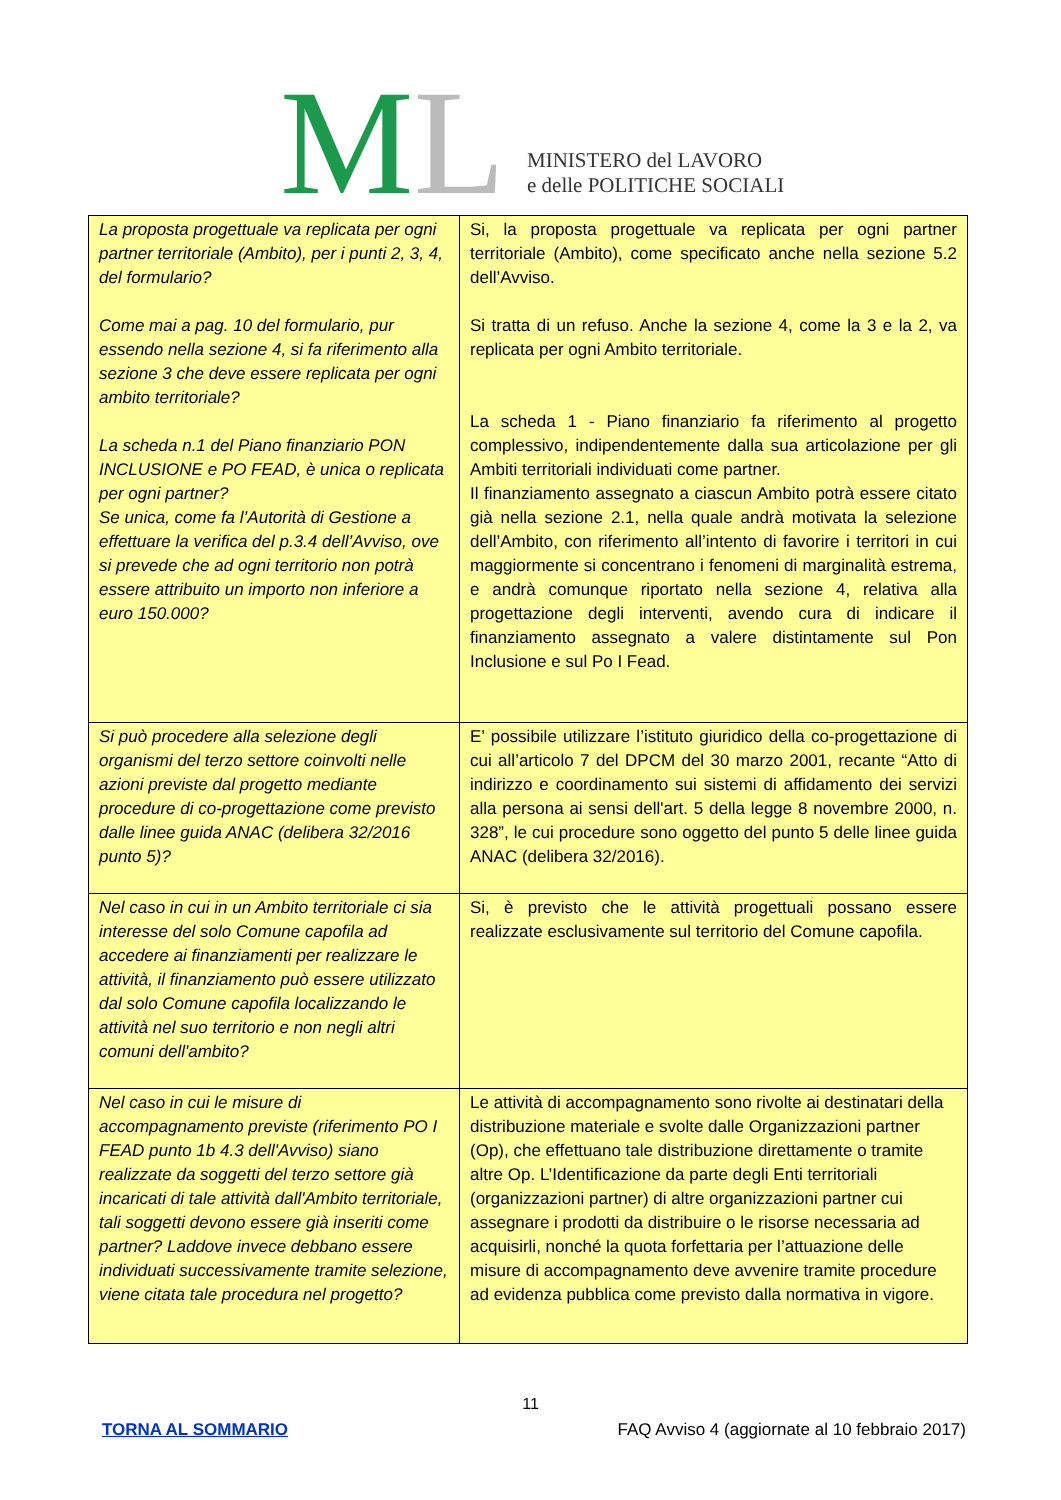ML
MINISTERO del LAVORO
e delle POLITICHE SOCIALI
| La proposta progettuale va replicata per ogni partner territoriale (Ambito), per i punti 2, 3, 4, del formulario? Come mai a pag. 10 del formulario, pur essendo nella sezione 4, si fa riferimento alla sezione 3 che deve essere replicata per ogni ambito territoriale? La scheda n.1 del Piano finanziario PON INCLUSIONE e PO FEAD, è unica o replicata per ogni partner? Se unica, come fa l’Autorità di Gestione a effettuare la verifica del p.3.4 dell’Avviso, ove si prevede che ad ogni territorio non potrà essere attribuito un importo non inferiore a euro 150.000? | Si, la proposta progettuale va replicata per ogni partner territoriale (Ambito), come specificato anche nella sezione 5.2 dell’Avviso. Si tratta di un refuso. Anche la sezione 4, come la 3 e la 2, va replicata per ogni Ambito territoriale. La scheda 1 - Piano finanziario fa riferimento al progetto complessivo, indipendentemente dalla sua articolazione per gli Ambiti territoriali individuati come partner. Il finanziamento assegnato a ciascun Ambito potrà essere citato già nella sezione 2.1, nella quale andrà motivata la selezione dell’Ambito, con riferimento all’intento di favorire i territori in cui maggiormente si concentrano i fenomeni di marginalità estrema, e andrà comunque riportato nella sezione 4, relativa alla progettazione degli interventi, avendo cura di indicare il finanziamento assegnato a valere distintamente sul Pon Inclusione e sul Po I Fead. |
| Si può procedere alla selezione degli organismi del terzo settore coinvolti nelle azioni previste dal progetto mediante procedure di co-progettazione come previsto dalle linee guida ANAC (delibera 32/2016 punto 5)? | E’ possibile utilizzare l’istituto giuridico della co-progettazione di cui all’articolo 7 del DPCM del 30 marzo 2001, recante “Atto di indirizzo e coordinamento sui sistemi di affidamento dei servizi alla persona ai sensi dell'art. 5 della legge 8 novembre 2000, n. 328”, le cui procedure sono oggetto del punto 5 delle linee guida ANAC (delibera 32/2016). |
| Nel caso in cui in un Ambito territoriale ci sia interesse del solo Comune capofila ad accedere ai finanziamenti per realizzare le attività, il finanziamento può essere utilizzato dal solo Comune capofila localizzando le attività nel suo territorio e non negli altri comuni dell'ambito? | Si, è previsto che le attività progettuali possano essere realizzate esclusivamente sul territorio del Comune capofila. |
| Nel caso in cui le misure di accompagnamento previste (riferimento PO I FEAD punto 1b 4.3 dell'Avviso) siano realizzate da soggetti del terzo settore già incaricati di tale attività dall'Ambito territoriale, tali soggetti devono essere già inseriti come partner? Laddove invece debbano essere individuati successivamente tramite selezione, viene citata tale procedura nel progetto? | Le attività di accompagnamento sono rivolte ai destinatari della distribuzione materiale e svolte dalle Organizzazioni partner (Op), che effettuano tale distribuzione direttamente o tramite altre Op. L’Identificazione da parte degli Enti territoriali (organizzazioni partner) di altre organizzazioni partner cui assegnare i prodotti da distribuire o le risorse necessaria ad acquisirli, nonché la quota forfettaria per l’attuazione delle misure di accompagnamento deve avvenire tramite procedure ad evidenza pubblica come previsto dalla normativa in vigore. |
11
TORNA AL SOMMARIO FAQ Avviso 4 (aggiornate al 10 febbraio 2017)